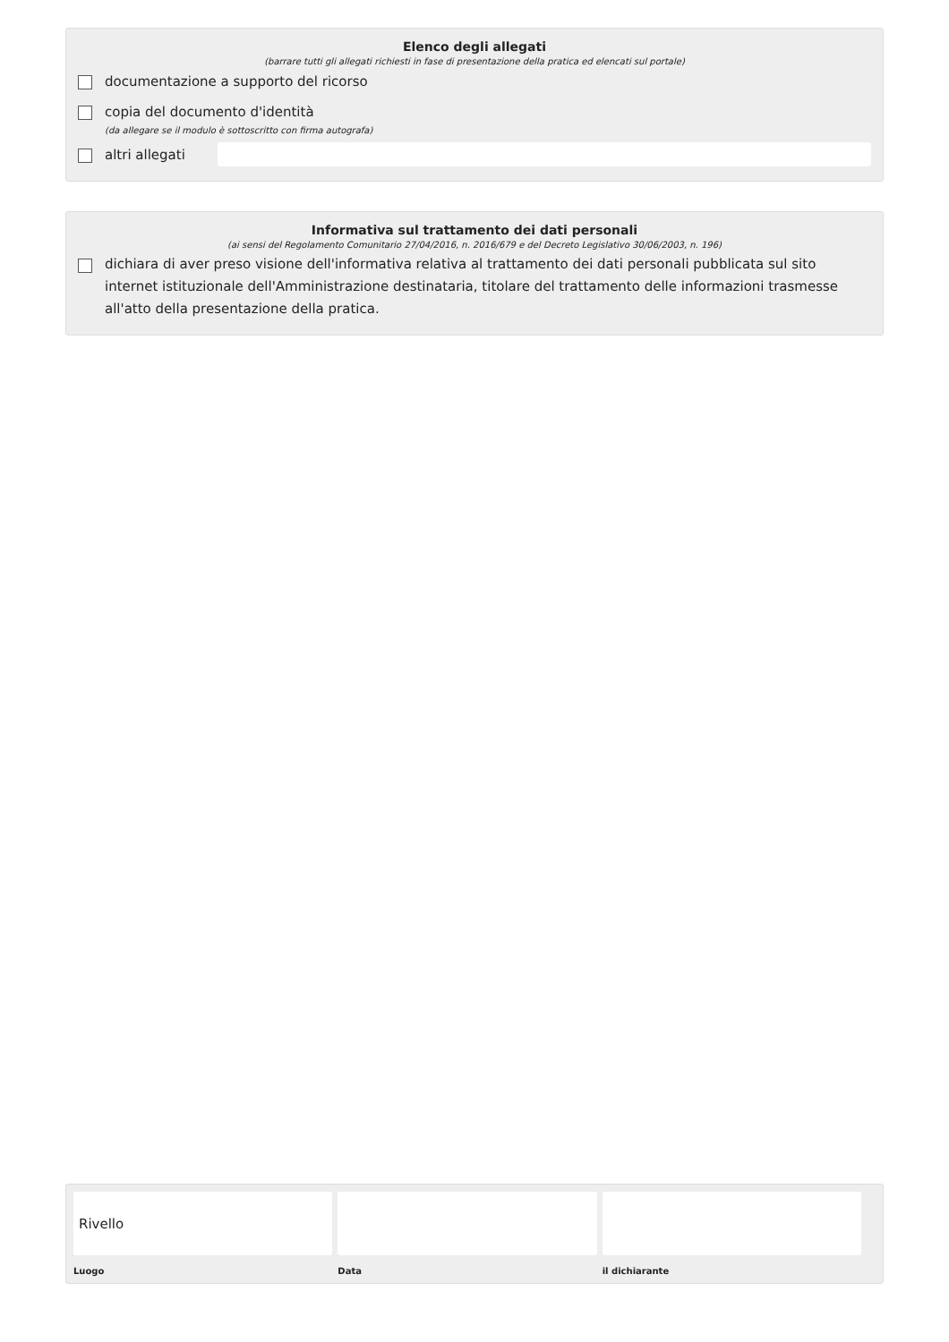Elenco degli allegati
(barrare tutti gli allegati richiesti in fase di presentazione della pratica ed elencati sul portale)
documentazione a supporto del ricorso
copia del documento d'identità
(da allegare se il modulo è sottoscritto con firma autografa)
altri allegati
Informativa sul trattamento dei dati personali
(ai sensi del Regolamento Comunitario 27/04/2016, n. 2016/679 e del Decreto Legislativo 30/06/2003, n. 196)
dichiara di aver preso visione dell'informativa relativa al trattamento dei dati personali pubblicata sul sito internet istituzionale dell'Amministrazione destinataria, titolare del trattamento delle informazioni trasmesse all'atto della presentazione della pratica.
Rivello
Luogo
Data il dichiarante